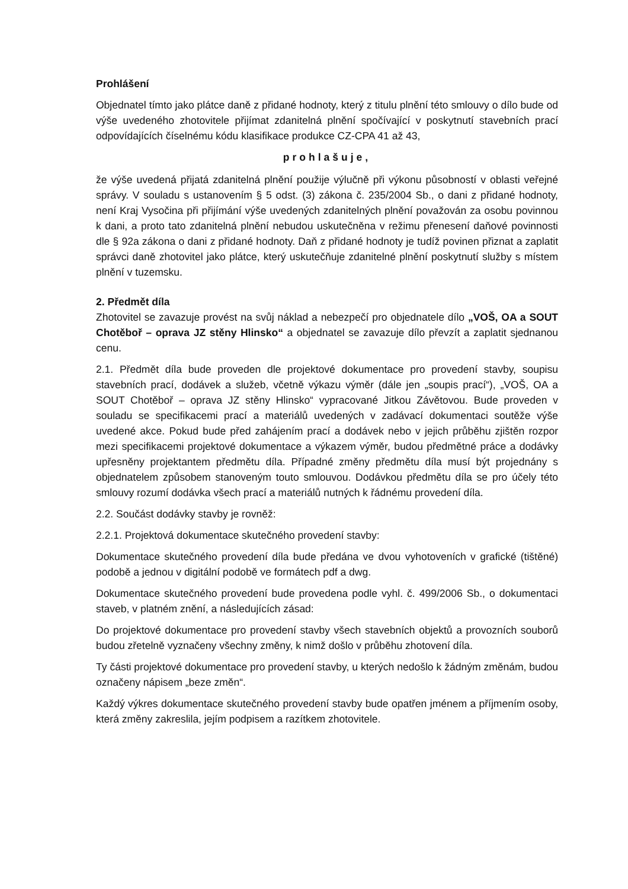Prohlášení
Objednatel tímto jako plátce daně z přidané hodnoty, který z titulu plnění této smlouvy o dílo bude od výše uvedeného zhotovitele přijímat zdanitelná plnění spočívající v poskytnutí stavebních prací odpovídajících číselnému kódu klasifikace produkce CZ-CPA 41 až 43,
prohlašuje,
že výše uvedená přijatá zdanitelná plnění použije výlučně při výkonu působností v oblasti veřejné správy. V souladu s ustanovením § 5 odst. (3) zákona č. 235/2004 Sb., o dani z přidané hodnoty, není Kraj Vysočina při přijímání výše uvedených zdanitelných plnění považován za osobu povinnou k dani, a proto tato zdanitelná plnění nebudou uskutečněna v režimu přenesení daňové povinnosti dle § 92a zákona o dani z přidané hodnoty. Daň z přidané hodnoty je tudíž povinen přiznat a zaplatit správci daně zhotovitel jako plátce, který uskutečňuje zdanitelné plnění poskytnutí služby s místem plnění v tuzemsku.
2. Předmět díla
Zhotovitel se zavazuje provést na svůj náklad a nebezpečí pro objednatele dílo „VOŠ, OA a SOUT Chotěboř – oprava JZ stěny Hlinsko“ a objednatel se zavazuje dílo převzít a zaplatit sjednanou cenu.
2.1. Předmět díla bude proveden dle projektové dokumentace pro provedení stavby, soupisu stavebních prací, dodávek a služeb, včetně výkazu výměr (dále jen „soupis prací“), „VOŠ, OA a SOUT Chotěboř – oprava JZ stěny Hlinsko“ vypracované Jitkou Závětovou. Bude proveden v souladu se specifikacemi prací a materiálů uvedených v zadávací dokumentaci soutěže výše uvedené akce. Pokud bude před zahájením prací a dodávek nebo v jejich průběhu zjištěn rozpor mezi specifikacemi projektové dokumentace a výkazem výměr, budou předmětné práce a dodávky upřesněny projektantem předmětu díla. Případné změny předmětu díla musí být projednány s objednatelem způsobem stanoveným touto smlouvou. Dodávkou předmětu díla se pro účely této smlouvy rozumí dodávka všech prací a materiálů nutných k řádnému provedení díla.
2.2. Součást dodávky stavby je rovněž:
2.2.1. Projektová dokumentace skutečného provedení stavby:
Dokumentace skutečného provedení díla bude předána ve dvou vyhotoveních v grafické (tištěné) podobě a jednou v digitální podobě ve formátech pdf a dwg.
Dokumentace skutečného provedení bude provedena podle vyhl. č. 499/2006 Sb., o dokumentaci staveb, v platném znění, a následujících zásad:
Do projektové dokumentace pro provedení stavby všech stavebních objektů a provozních souborů budou zřetelně vyznačeny všechny změny, k nimž došlo v průběhu zhotovení díla.
Ty části projektové dokumentace pro provedení stavby, u kterých nedošlo k žádným změnám, budou označeny nápisem „beze změn“.
Každý výkres dokumentace skutečného provedení stavby bude opatřen jménem a příjmením osoby, která změny zakreslila, jejím podpisem a razítkem zhotovitele.